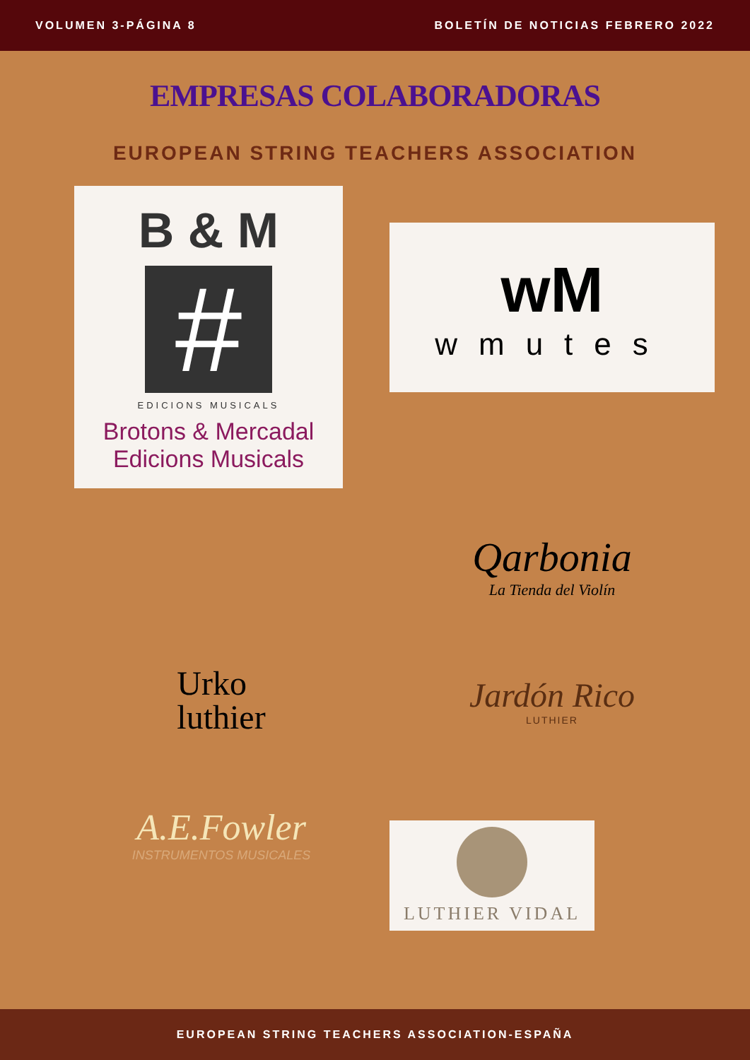VOLUMEN 3-PÁGINA 8 BOLETÍN DE NOTICIAS FEBRERO 2022
EMPRESAS COLABORADORAS
EUROPEAN STRING TEACHERS ASSOCIATION
B & M
#
EDICIONS MUSICALS
Brotons & Mercadal
Edicions Musicals
wM
wmutes
Qarbonia
La Tienda del Violín
Urko
luthier
Jardón Rico
LUTHIER
A.E.Fowler
INSTRUMENTOS MUSICALES
LUTHIER VIDAL
EUROPEAN STRING TEACHERS ASSOCIATION-ESPAÑA